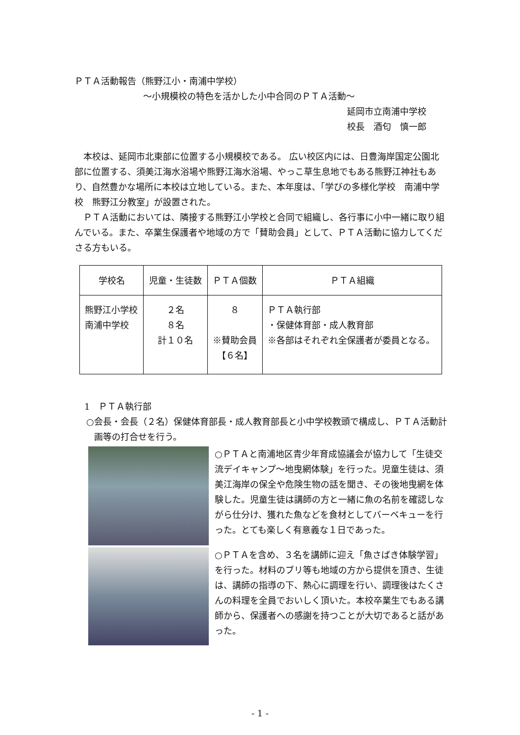ＰＴＡ活動報告（熊野江小・南浦中学校）
～小規模校の特色を活かした小中合同のＰＴＡ活動～
延岡市立南浦中学校
校長　酒匂　慎一郎
　本校は、延岡市北東部に位置する小規模校である。 広い校区内には、日豊海岸国定公園北部に位置する、須美江海水浴場や熊野江海水浴場、やっこ草生息地でもある熊野江神社もあり、自然豊かな場所に本校は立地している。また、本年度は、「学びの多様化学校　南浦中学校　熊野江分教室」が設置された。
　ＰＴＡ活動においては、隣接する熊野江小学校と合同で組織し、各行事に小中一緒に取り組んでいる。また、卒業生保護者や地域の方で「賛助会員」として、ＰＴＡ活動に協力してくださる方もいる。
| 学校名 | 児童・生徒数 | ＰＴＡ個数 | ＰＴＡ組織 |
| --- | --- | --- | --- |
| 熊野江小学校 南浦中学校 | ２名 ８名 計１０名 | ８ ※賛助会員 【６名】 | ＰＴＡ執行部 ・保健体育部・成人教育部 ※各部はそれぞれ全保護者が委員となる。 |
1　ＰＴＡ執行部
○会長・会長（２名）保健体育部長・成人教育部長と小中学校教頭で構成し、ＰＴＡ活動計画等の打合せを行う。
○ＰＴＡと南浦地区青少年育成協議会が協力して「生徒交流デイキャンプ～地曳網体験」を行った。児童生徒は、須美江海岸の保全や危険生物の話を聞き、その後地曳網を体験した。児童生徒は講師の方と一緒に魚の名前を確認しながら仕分け、獲れた魚などを食材としてバーベキューを行った。とても楽しく有意義な１日であった。
○ＰＴＡを含め、３名を講師に迎え「魚さばき体験学習」を行った。材料のブリ等も地域の方から提供を頂き、生徒は、講師の指導の下、熱心に調理を行い、調理後はたくさんの料理を全員でおいしく頂いた。本校卒業生でもある講師から、保護者への感謝を持つことが大切であると話があった。
- 1 -